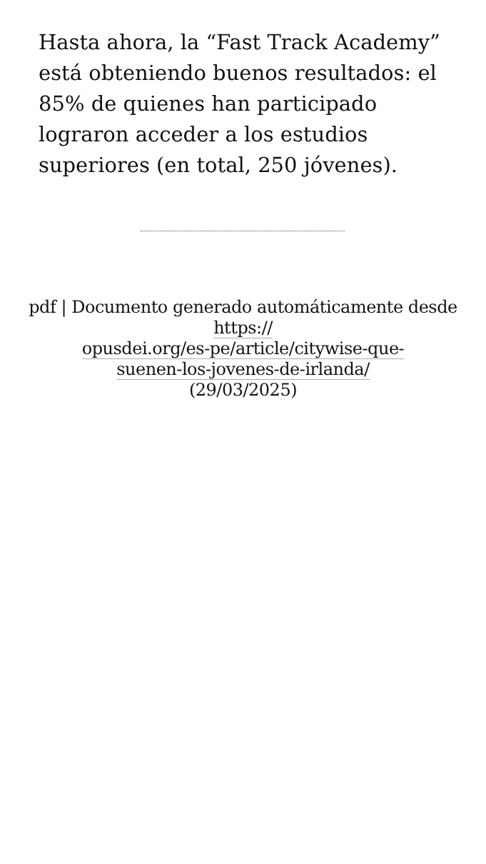Hasta ahora, la “Fast Track Academy” está obteniendo buenos resultados: el 85% de quienes han participado lograron acceder a los estudios superiores (en total, 250 jóvenes).
pdf | Documento generado automáticamente desde https://
opusdei.org/es-pe/article/citywise-que-
suenen-los-jovenes-de-irlanda/
(29/03/2025)